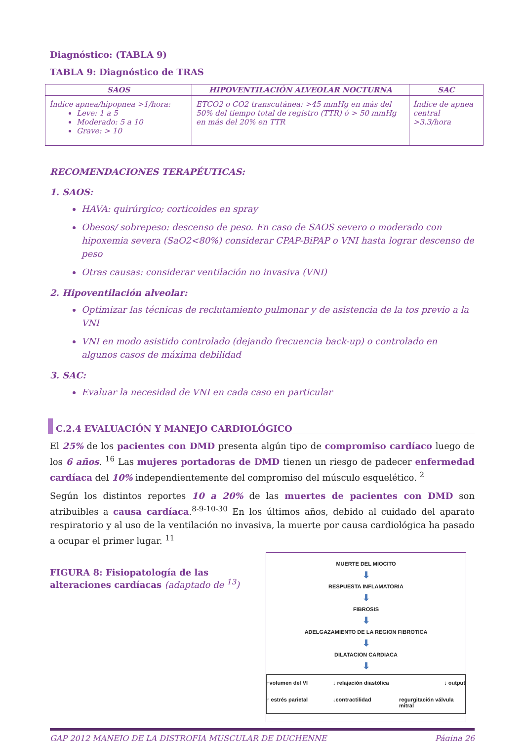Diagnóstico: (TABLA 9)
TABLA 9: Diagnóstico de TRAS
| SAOS | HIPOVENTILACIÓN ALVEOLAR NOCTURNA | SAC |
| --- | --- | --- |
| Índice apnea/hipopnea >1/hora: Leve: 1 a 5 Moderado: 5 a 10 Grave: > 10 | ETCO2 o CO2 transcutánea: >45 mmHg en más del 50% del tiempo total de registro (TTR) ó > 50 mmHg en más del 20% en TTR | Índice de apnea central >3.3/hora |
RECOMENDACIONES TERAPÉUTICAS:
1. SAOS:
HAVA: quirúrgico; corticoides en spray
Obesos/ sobrepeso: descenso de peso. En caso de SAOS severo o moderado con hipoxemia severa (SaO2<80%) considerar CPAP-BiPAP o VNI hasta lograr descenso de peso
Otras causas: considerar ventilación no invasiva (VNI)
2. Hipoventilación alveolar:
Optimizar las técnicas de reclutamiento pulmonar y de asistencia de la tos previo a la VNI
VNI en modo asistido controlado (dejando frecuencia back-up) o controlado en algunos casos de máxima debilidad
3. SAC:
Evaluar la necesidad de VNI en cada caso en particular
C.2.4 EVALUACIÓN Y MANEJO CARDIOLÓGICO
El 25% de los pacientes con DMD presenta algún tipo de compromiso cardíaco luego de los 6 años. <sup>16</sup> Las mujeres portadoras de DMD tienen un riesgo de padecer enfermedad cardíaca del 10% independientemente del compromiso del músculo esquelético. <sup>2</sup>
Según los distintos reportes 10 a 20% de las muertes de pacientes con DMD son atribuibles a causa cardíaca.<sup>8-9-10-30</sup> En los últimos años, debido al cuidado del aparato respiratorio y al uso de la ventilación no invasiva, la muerte por causa cardiológica ha pasado a ocupar el primer lugar. <sup>11</sup>
FIGURA 8: Fisiopatología de las
alteraciones cardíacas (adaptado de <sup>13</sup>)
MUERTE DEL MIOCITO
⬇
RESPUESTA INFLAMATORIA
⬇
FIBROSIS
⬇
ADELGAZAMIENTO DE LA REGION FIBROTICA
⬇
DILATACION CARDIACA
⬇
↑volumen del VI ↓ relajación diastólica ↓ output ↑ estrés parietal ↓contractilidad regurgitación válvula mitral
GAP 2012 MANEJO DE LA DISTROFIA MUSCULAR DE DUCHENNE Página 26